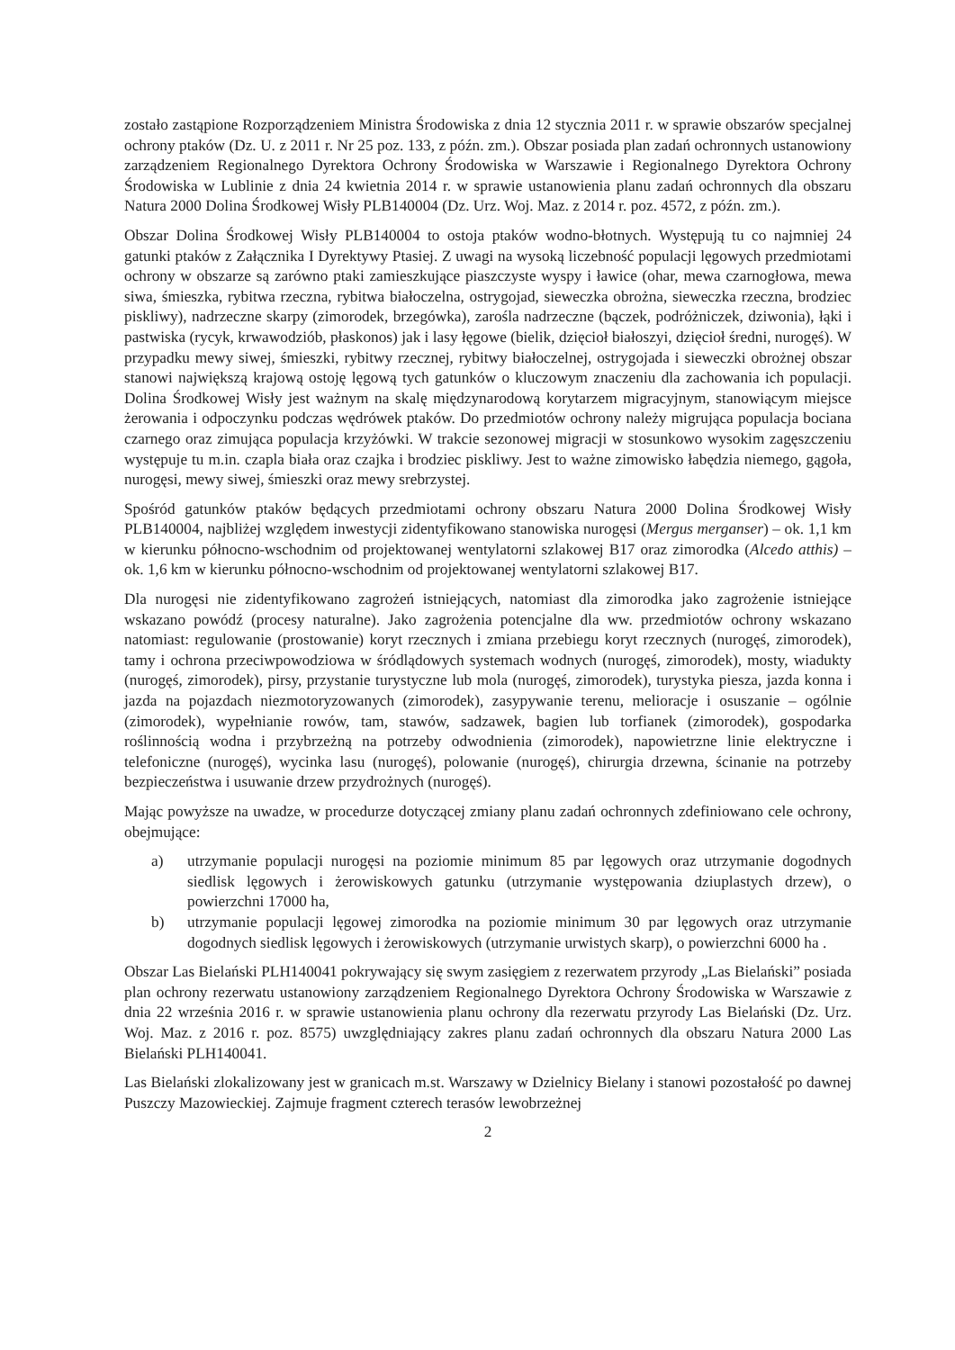zostało zastąpione Rozporządzeniem Ministra Środowiska z dnia 12 stycznia 2011 r. w sprawie obszarów specjalnej ochrony ptaków (Dz. U. z 2011 r. Nr 25 poz. 133, z późn. zm.). Obszar posiada plan zadań ochronnych ustanowiony zarządzeniem Regionalnego Dyrektora Ochrony Środowiska w Warszawie i Regionalnego Dyrektora Ochrony Środowiska w Lublinie z dnia 24 kwietnia 2014 r. w sprawie ustanowienia planu zadań ochronnych dla obszaru Natura 2000 Dolina Środkowej Wisły PLB140004 (Dz. Urz. Woj. Maz. z 2014 r. poz. 4572, z późn. zm.).
Obszar Dolina Środkowej Wisły PLB140004 to ostoja ptaków wodno-błotnych. Występują tu co najmniej 24 gatunki ptaków z Załącznika I Dyrektywy Ptasiej. Z uwagi na wysoką liczebność populacji lęgowych przedmiotami ochrony w obszarze są zarówno ptaki zamieszkujące piaszczyste wyspy i ławice (ohar, mewa czarnogłowa, mewa siwa, śmieszka, rybitwa rzeczna, rybitwa białoczelna, ostrygojad, sieweczka obrożna, sieweczka rzeczna, brodziec piskliwy), nadrzeczne skarpy (zimorodek, brzegówka), zarośla nadrzeczne (bączek, podróżniczek, dziwonia), łąki i pastwiska (rycyk, krwawodziób, płaskonos) jak i lasy łęgowe (bielik, dzięcioł białoszyi, dzięcioł średni, nurogęś). W przypadku mewy siwej, śmieszki, rybitwy rzecznej, rybitwy białoczelnej, ostrygojada i sieweczki obrożnej obszar stanowi największą krajową ostoję lęgową tych gatunków o kluczowym znaczeniu dla zachowania ich populacji. Dolina Środkowej Wisły jest ważnym na skalę międzynarodową korytarzem migracyjnym, stanowiącym miejsce żerowania i odpoczynku podczas wędrówek ptaków. Do przedmiotów ochrony należy migrująca populacja bociana czarnego oraz zimująca populacja krzyżówki. W trakcie sezonowej migracji w stosunkowo wysokim zagęszczeniu występuje tu m.in. czapla biała oraz czajka i brodziec piskliwy. Jest to ważne zimowisko łabędzia niemego, gągoła, nurogęsi, mewy siwej, śmieszki oraz mewy srebrzystej.
Spośród gatunków ptaków będących przedmiotami ochrony obszaru Natura 2000 Dolina Środkowej Wisły PLB140004, najbliżej względem inwestycji zidentyfikowano stanowiska nurogęsi (Mergus merganser) – ok. 1,1 km w kierunku północno-wschodnim od projektowanej wentylatorni szlakowej B17 oraz zimorodka (Alcedo atthis) – ok. 1,6 km w kierunku północno-wschodnim od projektowanej wentylatorni szlakowej B17.
Dla nurogęsi nie zidentyfikowano zagrożeń istniejących, natomiast dla zimorodka jako zagrożenie istniejące wskazano powódź (procesy naturalne). Jako zagrożenia potencjalne dla ww. przedmiotów ochrony wskazano natomiast: regulowanie (prostowanie) koryt rzecznych i zmiana przebiegu koryt rzecznych (nurogęś, zimorodek), tamy i ochrona przeciwpowodziowa w śródlądowych systemach wodnych (nurogęś, zimorodek), mosty, wiadukty (nurogęś, zimorodek), pirsy, przystanie turystyczne lub mola (nurogęś, zimorodek), turystyka piesza, jazda konna i jazda na pojazdach niezmotoryzowanych (zimorodek), zasypywanie terenu, melioracje i osuszanie – ogólnie (zimorodek), wypełnianie rowów, tam, stawów, sadzawek, bagien lub torfianek (zimorodek), gospodarka roślinnością wodna i przybrzeżną na potrzeby odwodnienia (zimorodek), napowietrzne linie elektryczne i telefoniczne (nurogęś), wycinka lasu (nurogęś), polowanie (nurogęś), chirurgia drzewna, ścinanie na potrzeby bezpieczeństwa i usuwanie drzew przydrożnych (nurogęś).
Mając powyższe na uwadze, w procedurze dotyczącej zmiany planu zadań ochronnych zdefiniowano cele ochrony, obejmujące:
a) utrzymanie populacji nurogęsi na poziomie minimum 85 par lęgowych oraz utrzymanie dogodnych siedlisk lęgowych i żerowiskowych gatunku (utrzymanie występowania dziuplastych drzew), o powierzchni 17000 ha,
b) utrzymanie populacji lęgowej zimorodka na poziomie minimum 30 par lęgowych oraz utrzymanie dogodnych siedlisk lęgowych i żerowiskowych (utrzymanie urwistych skarp), o powierzchni 6000 ha .
Obszar Las Bielański PLH140041 pokrywający się swym zasięgiem z rezerwatem przyrody „Las Bielański” posiada plan ochrony rezerwatu ustanowiony zarządzeniem Regionalnego Dyrektora Ochrony Środowiska w Warszawie z dnia 22 września 2016 r. w sprawie ustanowienia planu ochrony dla rezerwatu przyrody Las Bielański (Dz. Urz. Woj. Maz. z 2016 r. poz. 8575) uwzględniający zakres planu zadań ochronnych dla obszaru Natura 2000 Las Bielański PLH140041.
Las Bielański zlokalizowany jest w granicach m.st. Warszawy w Dzielnicy Bielany i stanowi pozostałość po dawnej Puszczy Mazowieckiej. Zajmuje fragment czterech terasów lewobrzeżnej
2